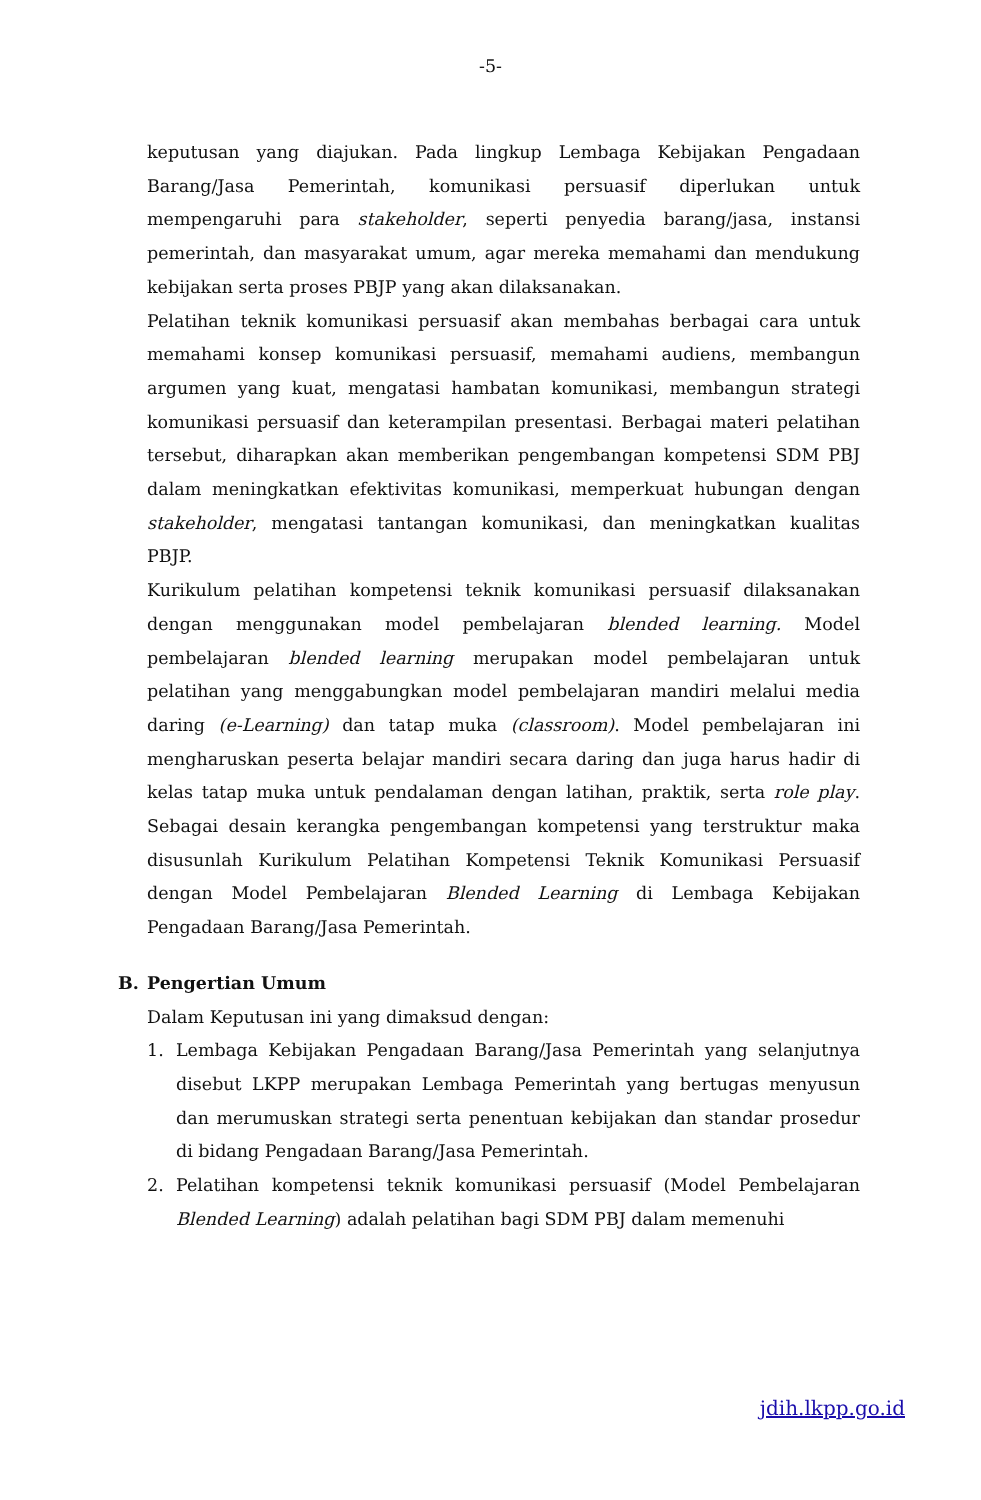-5-
keputusan yang diajukan. Pada lingkup Lembaga Kebijakan Pengadaan Barang/Jasa Pemerintah, komunikasi persuasif diperlukan untuk mempengaruhi para stakeholder, seperti penyedia barang/jasa, instansi pemerintah, dan masyarakat umum, agar mereka memahami dan mendukung kebijakan serta proses PBJP yang akan dilaksanakan.
Pelatihan teknik komunikasi persuasif akan membahas berbagai cara untuk memahami konsep komunikasi persuasif, memahami audiens, membangun argumen yang kuat, mengatasi hambatan komunikasi, membangun strategi komunikasi persuasif dan keterampilan presentasi. Berbagai materi pelatihan tersebut, diharapkan akan memberikan pengembangan kompetensi SDM PBJ dalam meningkatkan efektivitas komunikasi, memperkuat hubungan dengan stakeholder, mengatasi tantangan komunikasi, dan meningkatkan kualitas PBJP.
Kurikulum pelatihan kompetensi teknik komunikasi persuasif dilaksanakan dengan menggunakan model pembelajaran blended learning. Model pembelajaran blended learning merupakan model pembelajaran untuk pelatihan yang menggabungkan model pembelajaran mandiri melalui media daring (e-Learning) dan tatap muka (classroom). Model pembelajaran ini mengharuskan peserta belajar mandiri secara daring dan juga harus hadir di kelas tatap muka untuk pendalaman dengan latihan, praktik, serta role play. Sebagai desain kerangka pengembangan kompetensi yang terstruktur maka disusunlah Kurikulum Pelatihan Kompetensi Teknik Komunikasi Persuasif dengan Model Pembelajaran Blended Learning di Lembaga Kebijakan Pengadaan Barang/Jasa Pemerintah.
B. Pengertian Umum
Dalam Keputusan ini yang dimaksud dengan:
1. Lembaga Kebijakan Pengadaan Barang/Jasa Pemerintah yang selanjutnya disebut LKPP merupakan Lembaga Pemerintah yang bertugas menyusun dan merumuskan strategi serta penentuan kebijakan dan standar prosedur di bidang Pengadaan Barang/Jasa Pemerintah.
2. Pelatihan kompetensi teknik komunikasi persuasif (Model Pembelajaran Blended Learning) adalah pelatihan bagi SDM PBJ dalam memenuhi
jdih.lkpp.go.id